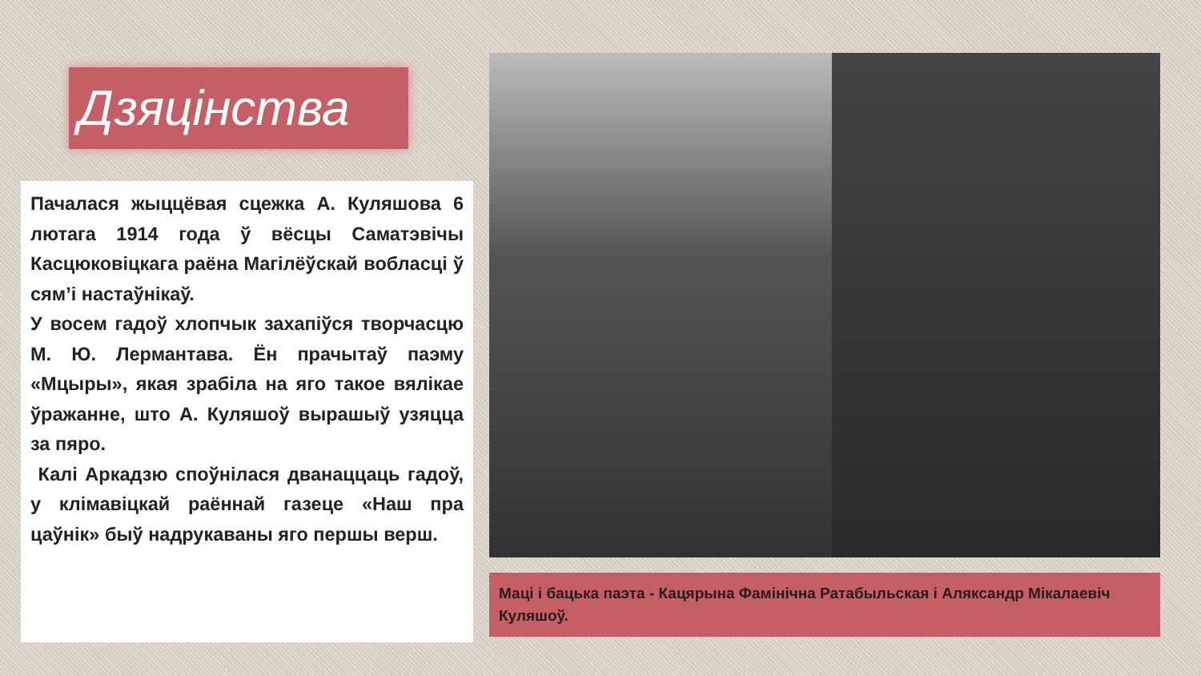Дзяцінства
Пачалася жыццёвая сцежка А. Куляшова 6 лютага 1914 года ў вёсцы Саматэвічы Касцюковіцкага раёна Магілёўскай вобласці ў сям’і настаўнікаў.
У восем гадоў хлопчык захапіўся творчасцю М. Ю. Лермантава. Ён прачытаў паэму «Мцыры», якая зрабіла на яго такое вялікае ўражанне, што А. Куляшоў вырашыў узяцца за пяро.
Калі Аркадзю споўнілася дванаццаць гадоў, у клімавіцкай раённай газеце «Наш пра цаўнік» быў надрукаваны яго першы верш.
Маці і бацька паэта - Кацярына Фамінічна Ратабыльская і Аляксандр Мікалаевіч Куляшоў.